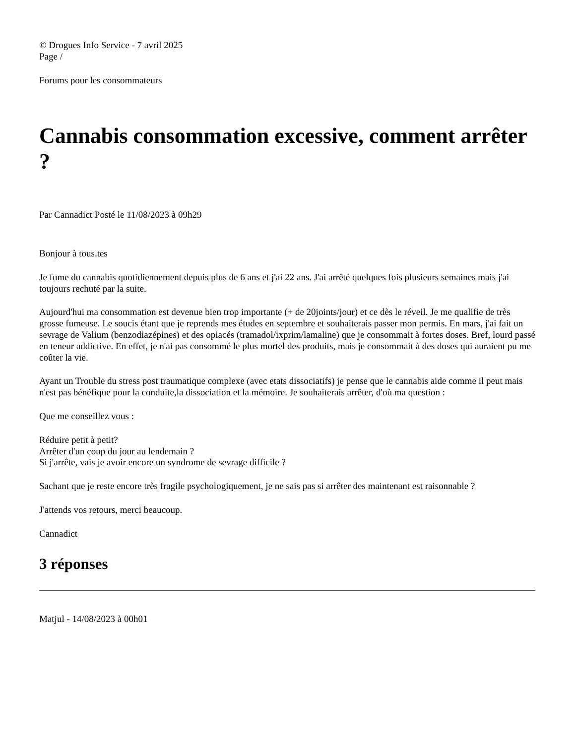© Drogues Info Service - 7 avril 2025
Page /
Forums pour les consommateurs
Cannabis consommation excessive, comment arrêter ?
Par Cannadict Posté le 11/08/2023 à 09h29
Bonjour à tous.tes
Je fume du cannabis quotidiennement depuis plus de 6 ans et j'ai 22 ans. J'ai arrêté quelques fois plusieurs semaines mais j'ai toujours rechuté par la suite.
Aujourd'hui ma consommation est devenue bien trop importante (+ de 20joints/jour) et ce dès le réveil. Je me qualifie de très grosse fumeuse. Le soucis étant que je reprends mes études en septembre et souhaiterais passer mon permis. En mars, j'ai fait un sevrage de Valium (benzodiazépines) et des opiacés (tramadol/ixprim/lamaline) que je consommait à fortes doses. Bref, lourd passé en teneur addictive. En effet, je n'ai pas consommé le plus mortel des produits, mais je consommait à des doses qui auraient pu me coûter la vie.
Ayant un Trouble du stress post traumatique complexe (avec etats dissociatifs) je pense que le cannabis aide comme il peut mais n'est pas bénéfique pour la conduite,la dissociation et la mémoire. Je souhaiterais arrêter, d'où ma question :
Que me conseillez vous :
Réduire petit à petit?
Arrêter d'un coup du jour au lendemain ?
Si j'arrête, vais je avoir encore un syndrome de sevrage difficile ?
Sachant que je reste encore très fragile psychologiquement, je ne sais pas si arrêter des maintenant est raisonnable ?
J'attends vos retours, merci beaucoup.
Cannadict
3 réponses
Matjul - 14/08/2023 à 00h01